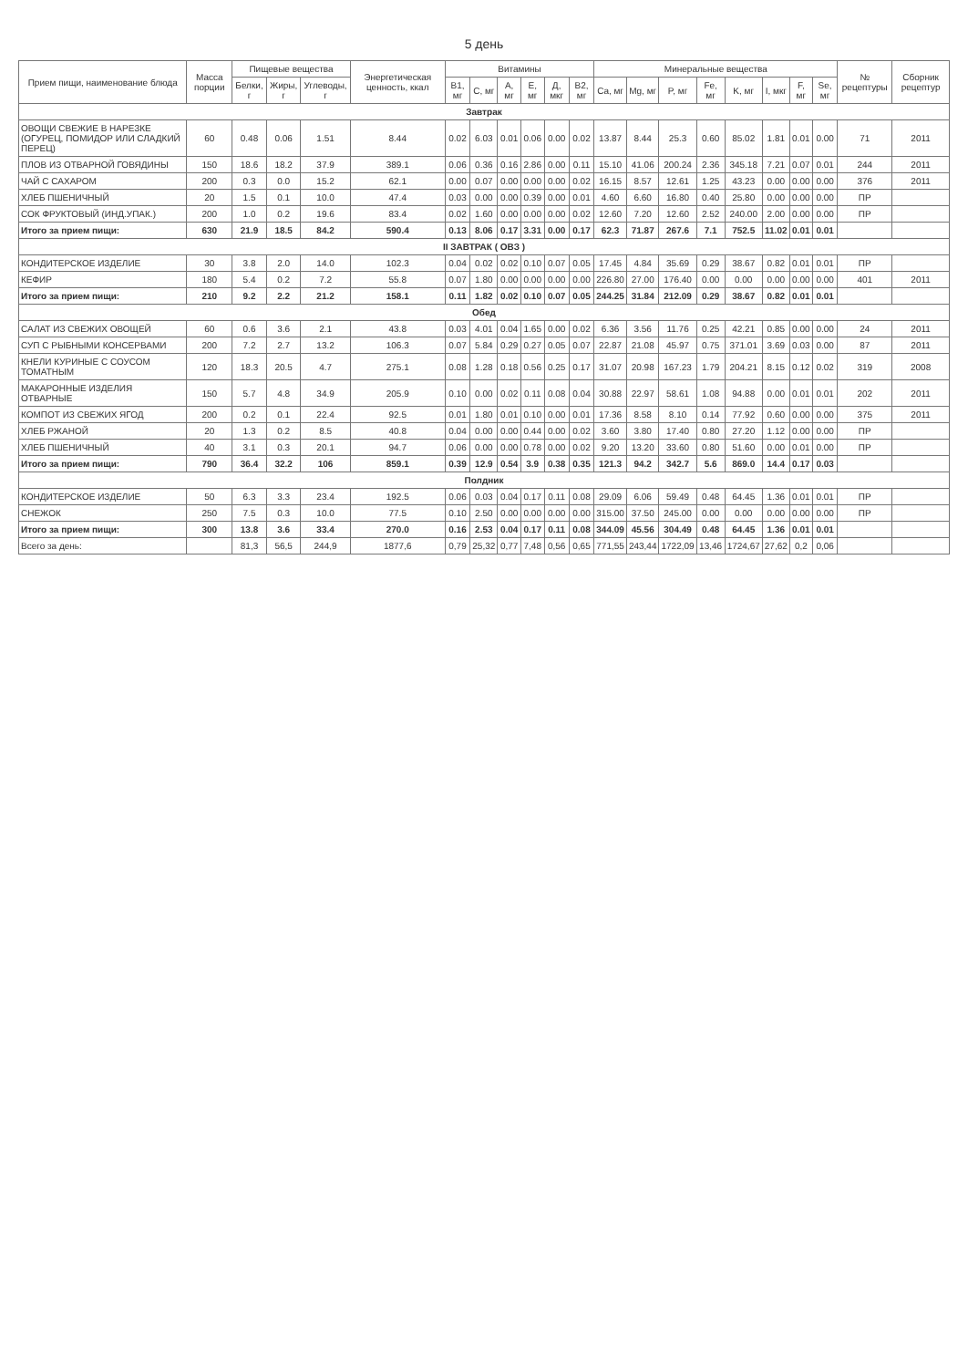5 день
| Прием пищи, наименование блюда | Масса порции | Пищевые вещества | | | Энергетическая ценность, ккал | Витамины | | | | | | Минеральные вещества | | | | | | | | № рецептуры | Сборник рецептур |
| --- | --- | --- | --- | --- | --- | --- | --- | --- | --- | --- | --- | --- | --- | --- | --- | --- | --- | --- | --- | --- | --- |
| | | Белки, г | Жиры, г | Углеводы, г | | B1, мг | C, мг | A, мг | E, мг | Д, мкг | B2, мг | Ca, мг | Mg, мг | P, мг | Fe, мг | K, мг | I, мкг | F, мг | Se, мг | | |
| Завтрак | | | | | | | | | | | | | | | | | | | | | |
| ОВОЩИ СВЕЖИЕ В НАРЕЗКЕ (ОГУРЕЦ, ПОМИДОР ИЛИ СЛАДКИЙ ПЕРЕЦ) | 60 | 0.48 | 0.06 | 1.51 | 8.44 | 0.02 | 6.03 | 0.01 | 0.06 | 0.00 | 0.02 | 13.87 | 8.44 | 25.3 | 0.60 | 85.02 | 1.81 | 0.01 | 0.00 | 71 | 2011 |
| ПЛОВ ИЗ ОТВАРНОЙ ГОВЯДИНЫ | 150 | 18.6 | 18.2 | 37.9 | 389.1 | 0.06 | 0.36 | 0.16 | 2.86 | 0.00 | 0.11 | 15.10 | 41.06 | 200.24 | 2.36 | 345.18 | 7.21 | 0.07 | 0.01 | 244 | 2011 |
| ЧАЙ С САХАРОМ | 200 | 0.3 | 0.0 | 15.2 | 62.1 | 0.00 | 0.07 | 0.00 | 0.00 | 0.00 | 0.02 | 16.15 | 8.57 | 12.61 | 1.25 | 43.23 | 0.00 | 0.00 | 0.00 | 376 | 2011 |
| ХЛЕБ ПШЕНИЧНЫЙ | 20 | 1.5 | 0.1 | 10.0 | 47.4 | 0.03 | 0.00 | 0.00 | 0.39 | 0.00 | 0.01 | 4.60 | 6.60 | 16.80 | 0.40 | 25.80 | 0.00 | 0.00 | 0.00 | ПР | |
| СОК ФРУКТОВЫЙ (ИНД.УПАК.) | 200 | 1.0 | 0.2 | 19.6 | 83.4 | 0.02 | 1.60 | 0.00 | 0.00 | 0.00 | 0.02 | 12.60 | 7.20 | 12.60 | 2.52 | 240.00 | 2.00 | 0.00 | 0.00 | ПР | |
| Итого за прием пищи: | 630 | 21.9 | 18.5 | 84.2 | 590.4 | 0.13 | 8.06 | 0.17 | 3.31 | 0.00 | 0.17 | 62.3 | 71.87 | 267.6 | 7.1 | 752.5 | 11.02 | 0.01 | 0.01 | | |
| II ЗАВТРАК ( ОВЗ ) | | | | | | | | | | | | | | | | | | | | | |
| КОНДИТЕРСКОЕ ИЗДЕЛИЕ | 30 | 3.8 | 2.0 | 14.0 | 102.3 | 0.04 | 0.02 | 0.02 | 0.10 | 0.07 | 0.05 | 17.45 | 4.84 | 35.69 | 0.29 | 38.67 | 0.82 | 0.01 | 0.01 | ПР | |
| КЕФИР | 180 | 5.4 | 0.2 | 7.2 | 55.8 | 0.07 | 1.80 | 0.00 | 0.00 | 0.00 | 0.00 | 226.80 | 27.00 | 176.40 | 0.00 | 0.00 | 0.00 | 0.00 | 0.00 | 401 | 2011 |
| Итого за прием пищи: | 210 | 9.2 | 2.2 | 21.2 | 158.1 | 0.11 | 1.82 | 0.02 | 0.10 | 0.07 | 0.05 | 244.25 | 31.84 | 212.09 | 0.29 | 38.67 | 0.82 | 0.01 | 0.01 | | |
| Обед | | | | | | | | | | | | | | | | | | | | | |
| САЛАТ ИЗ СВЕЖИХ ОВОЩЕЙ | 60 | 0.6 | 3.6 | 2.1 | 43.8 | 0.03 | 4.01 | 0.04 | 1.65 | 0.00 | 0.02 | 6.36 | 3.56 | 11.76 | 0.25 | 42.21 | 0.85 | 0.00 | 0.00 | 24 | 2011 |
| СУП С РЫБНЫМИ КОНСЕРВАМИ | 200 | 7.2 | 2.7 | 13.2 | 106.3 | 0.07 | 5.84 | 0.29 | 0.27 | 0.05 | 0.07 | 22.87 | 21.08 | 45.97 | 0.75 | 371.01 | 3.69 | 0.03 | 0.00 | 87 | 2011 |
| КНЕЛИ КУРИНЫЕ С СОУСОМ ТОМАТНЫМ | 120 | 18.3 | 20.5 | 4.7 | 275.1 | 0.08 | 1.28 | 0.18 | 0.56 | 0.25 | 0.17 | 31.07 | 20.98 | 167.23 | 1.79 | 204.21 | 8.15 | 0.12 | 0.02 | 319 | 2008 |
| МАКАРОННЫЕ ИЗДЕЛИЯ ОТВАРНЫЕ | 150 | 5.7 | 4.8 | 34.9 | 205.9 | 0.10 | 0.00 | 0.02 | 0.11 | 0.08 | 0.04 | 30.88 | 22.97 | 58.61 | 1.08 | 94.88 | 0.00 | 0.01 | 0.01 | 202 | 2011 |
| КОМПОТ ИЗ СВЕЖИХ ЯГОД | 200 | 0.2 | 0.1 | 22.4 | 92.5 | 0.01 | 1.80 | 0.01 | 0.10 | 0.00 | 0.01 | 17.36 | 8.58 | 8.10 | 0.14 | 77.92 | 0.60 | 0.00 | 0.00 | 375 | 2011 |
| ХЛЕБ РЖАНОЙ | 20 | 1.3 | 0.2 | 8.5 | 40.8 | 0.04 | 0.00 | 0.00 | 0.44 | 0.00 | 0.02 | 3.60 | 3.80 | 17.40 | 0.80 | 27.20 | 1.12 | 0.00 | 0.00 | ПР | |
| ХЛЕБ ПШЕНИЧНЫЙ | 40 | 3.1 | 0.3 | 20.1 | 94.7 | 0.06 | 0.00 | 0.00 | 0.78 | 0.00 | 0.02 | 9.20 | 13.20 | 33.60 | 0.80 | 51.60 | 0.00 | 0.01 | 0.00 | ПР | |
| Итого за прием пищи: | 790 | 36.4 | 32.2 | 106 | 859.1 | 0.39 | 12.9 | 0.54 | 3.9 | 0.38 | 0.35 | 121.3 | 94.2 | 342.7 | 5.6 | 869.0 | 14.4 | 0.17 | 0.03 | | |
| Полдник | | | | | | | | | | | | | | | | | | | | | |
| КОНДИТЕРСКОЕ ИЗДЕЛИЕ | 50 | 6.3 | 3.3 | 23.4 | 192.5 | 0.06 | 0.03 | 0.04 | 0.17 | 0.11 | 0.08 | 29.09 | 6.06 | 59.49 | 0.48 | 64.45 | 1.36 | 0.01 | 0.01 | ПР | |
| СНЕЖОК | 250 | 7.5 | 0.3 | 10.0 | 77.5 | 0.10 | 2.50 | 0.00 | 0.00 | 0.00 | 0.00 | 315.00 | 37.50 | 245.00 | 0.00 | 0.00 | 0.00 | 0.00 | 0.00 | ПР | |
| Итого за прием пищи: | 300 | 13.8 | 3.6 | 33.4 | 270.0 | 0.16 | 2.53 | 0.04 | 0.17 | 0.11 | 0.08 | 344.09 | 45.56 | 304.49 | 0.48 | 64.45 | 1.36 | 0.01 | 0.01 | | |
| Всего за день: | | 81,3 | 56,5 | 244,9 | 1877,6 | 0,79 | 25,32 | 0,77 | 7,48 | 0,56 | 0,65 | 771,55 | 243,44 | 1722,09 | 13,46 | 1724,67 | 27,62 | 0,2 | 0,06 | | |